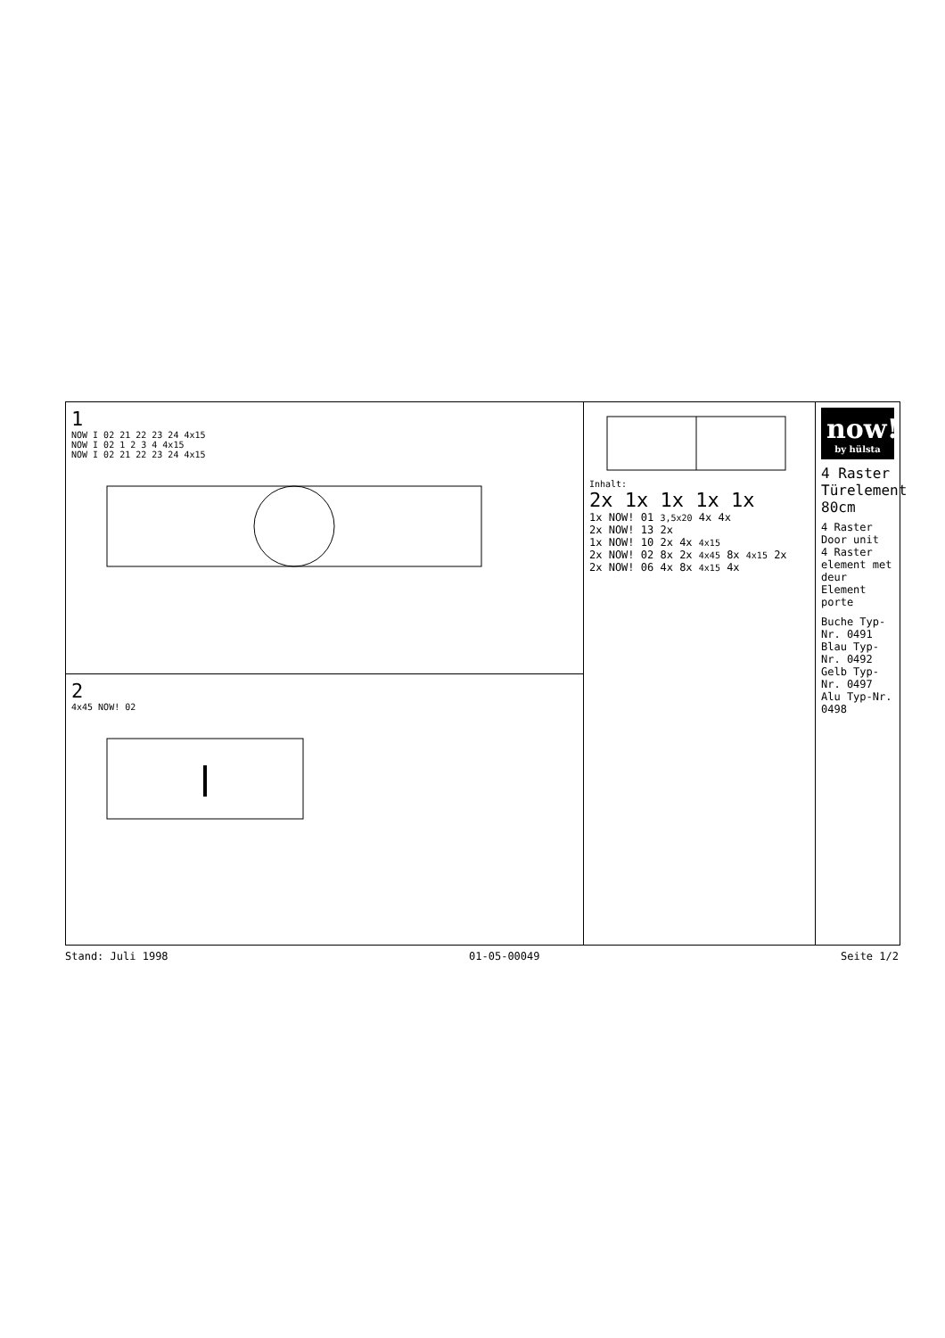now!
by hülsta
4 Raster Türelement 80cm
4 Raster Door unit
4 Raster element met deur
Element porte
Buche Typ-Nr. 0491
Blau Typ-Nr. 0492
Gelb Typ-Nr. 0497
Alu Typ-Nr. 0498
Inhalt:
2x 1x 1x 1x 1x
1x NOW! 01 3,5x20 4x 4x
2x NOW! 13 2x
1x NOW! 10 2x 4x 4x15
2x NOW! 02 8x 2x 4x45 8x 4x15 2x
2x NOW! 06 4x 8x 4x15 4x
1
NOW I 02 21 22 23 24 4x15
NOW I 02 1 2 3 4 4x15
NOW I 02 21 22 23 24 4x15
2
4x45 NOW! 02
Stand: Juli 1998 01-05-00049 Seite 1/2